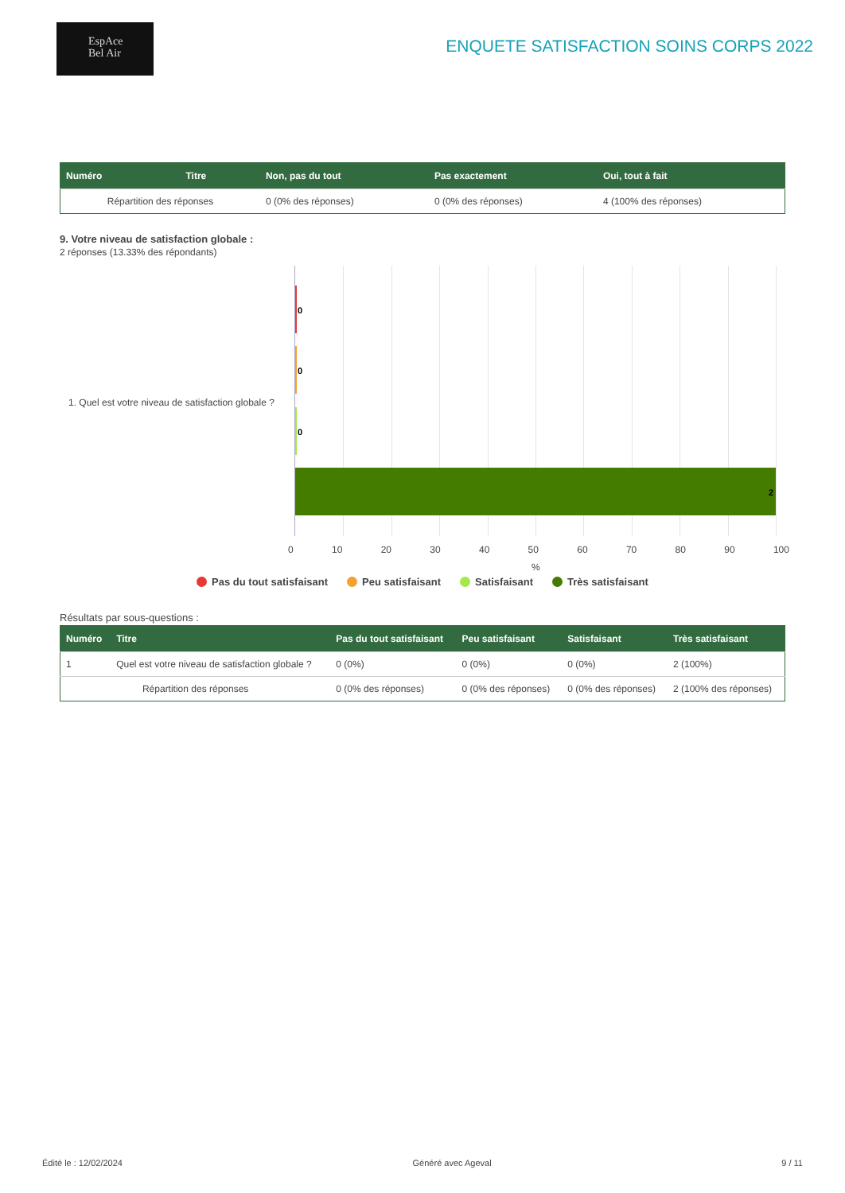EspAce
Bel Air
ENQUETE SATISFACTION SOINS CORPS 2022
| Numéro | Titre | Non, pas du tout | Pas exactement | Oui, tout à fait |
| --- | --- | --- | --- | --- |
| Répartition des réponses | | 0 (0% des réponses) | 0 (0% des réponses) | 4 (100% des réponses) |
9. Votre niveau de satisfaction globale :
2 réponses (13.33% des répondants)
1. Quel est votre niveau de satisfaction globale ?
0
0
0
2
0 10 20 30 40 50 60 70 80 90 100
%
Pas du tout satisfaisant Peu satisfaisant Satisfaisant Très satisfaisant
Résultats par sous-questions :
| Numéro | Titre | Pas du tout satisfaisant | Peu satisfaisant | Satisfaisant | Très satisfaisant |
| --- | --- | --- | --- | --- | --- |
| 1 | Quel est votre niveau de satisfaction globale ? | 0 (0%) | 0 (0%) | 0 (0%) | 2 (100%) |
| Répartition des réponses | | 0 (0% des réponses) | 0 (0% des réponses) | 0 (0% des réponses) | 2 (100% des réponses) |
Édité le : 12/02/2024 Généré avec Ageval 9 / 11